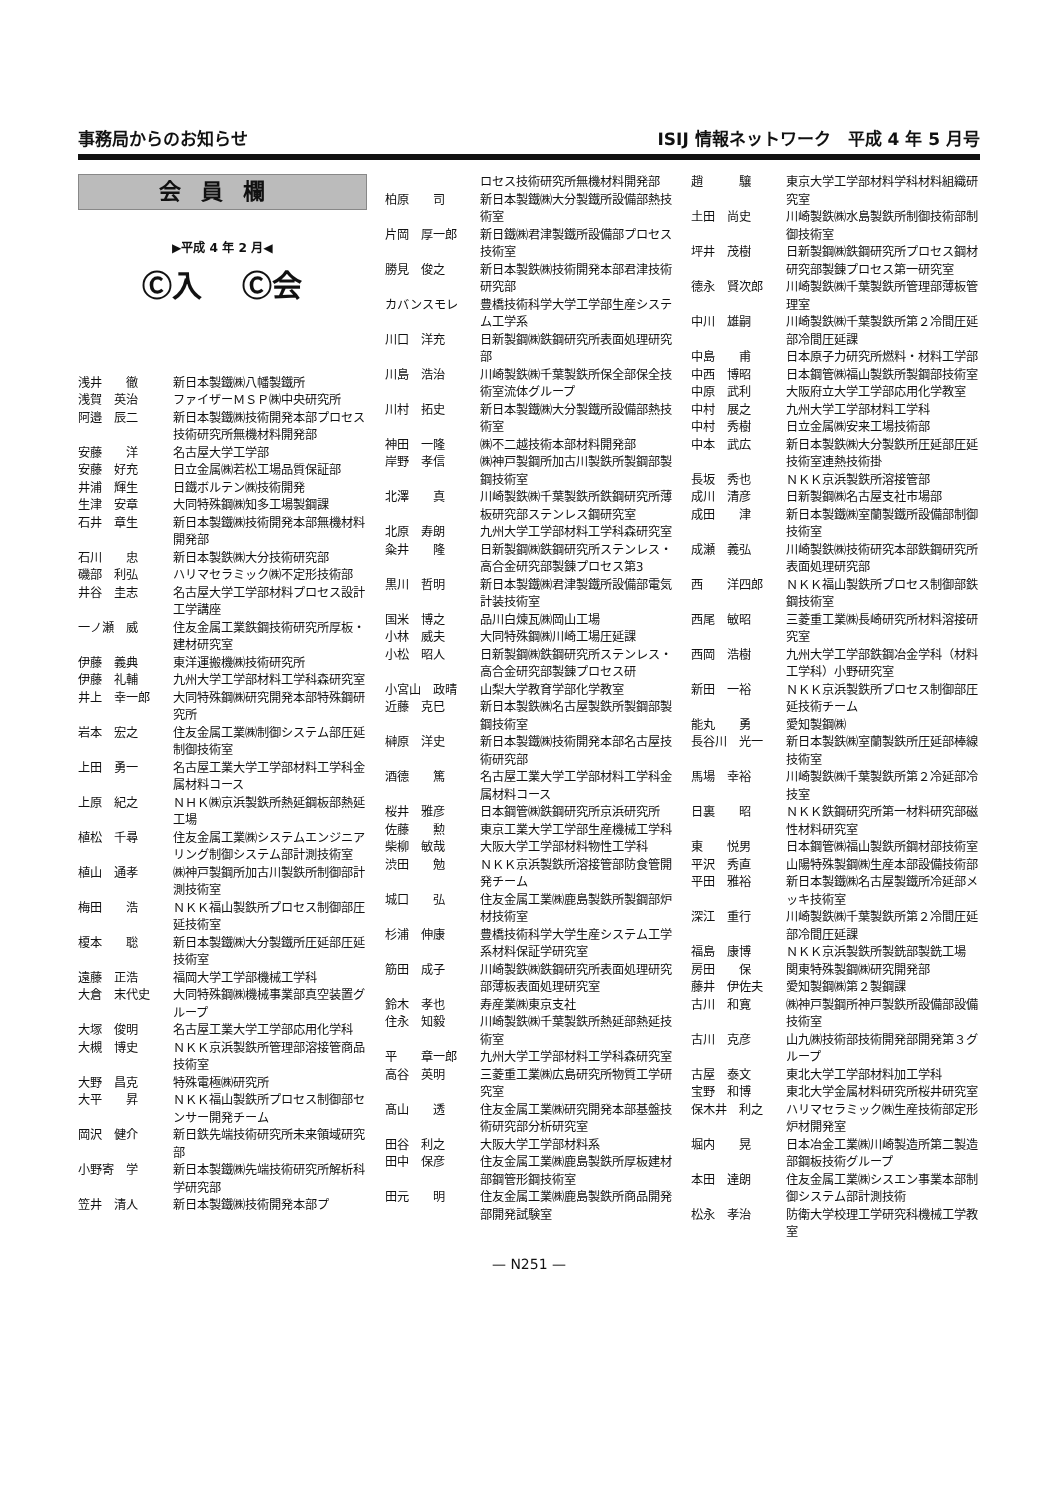事務局からのお知らせ ISIJ 情報ネットワーク　平成 4 年 5 月号
会員欄
▶平成 4 年 2 月◀
Ⓒ入 Ⓒ会
浅井　　徹 新日本製鐵㈱八幡製鐵所
浅賀　英治 ファイザーＭＳＰ㈱中央研究所
阿邉　辰二 新日本製鐵㈱技術開発本部プロセス技術研究所無機材料開発部
安藤　　洋 名古屋大学工学部
安藤　好充 日立金属㈱若松工場品質保証部
井浦　輝生 日鐵ボルテン㈱技術開発
生津　安章 大同特殊鋼㈱知多工場製鋼課
石井　章生 新日本製鐵㈱技術開発本部無機材料開発部
石川　　忠 新日本製鉄㈱大分技術研究部
磯部　利弘 ハリマセラミック㈱不定形技術部
井谷　圭志 名古屋大学工学部材料プロセス設計工学講座
一ノ瀬　威 住友金属工業鉄鋼技術研究所厚板・建材研究室
伊藤　義典 東洋運搬機㈱技術研究所
伊藤　礼輔 九州大学工学部材料工学科森研究室
井上　幸一郎 大同特殊鋼㈱研究開発本部特殊鋼研究所
岩本　宏之 住友金属工業㈱制御システム部圧延制御技術室
上田　勇一 名古屋工業大学工学部材料工学科金属材料コース
上原　紀之 ＮＨＫ㈱京浜製鉄所熱延鋼板部熱延工場
植松　千尋 住友金属工業㈱システムエンジニアリング制御システム部計測技術室
植山　通孝 ㈱神戸製鋼所加古川製鉄所制御部計測技術室
梅田　　浩 ＮＫＫ福山製鉄所プロセス制御部圧延技術室
榎本　　聡 新日本製鐵㈱大分製鐵所圧延部圧延技術室
遠藤　正浩 福岡大学工学部機械工学科
大倉　末代史 大同特殊鋼㈱機械事業部真空装置グループ
大塚　俊明 名古屋工業大学工学部応用化学科
大槻　博史 ＮＫＫ京浜製鉄所管理部溶接管商品技術室
大野　昌克 特殊電極㈱研究所
大平　　昇 ＮＫＫ福山製鉄所プロセス制御部センサー開発チーム
岡沢　健介 新日鉄先端技術研究所未来領域研究部
小野寄　学 新日本製鐵㈱先端技術研究所解析科学研究部
笠井　清人 新日本製鐵㈱技術開発本部プ
ロセス技術研究所無機材料開発部
柏原　　司 新日本製鐵㈱大分製鐵所設備部熱技術室
片岡　厚一郎 新日鐵㈱君津製鐵所設備部プロセス技術室
勝見　俊之 新日本製鉄㈱技術開発本部君津技術研究部
カバンスモレ 豊橋技術科学大学工学部生産システム工学系
川口　洋充 日新製鋼㈱鉄鋼研究所表面処理研究部
川島　浩治 川崎製鉄㈱千葉製鉄所保全部保全技術室流体グループ
川村　拓史 新日本製鐵㈱大分製鐵所設備部熱技術室
神田　一隆 ㈱不二越技術本部材料開発部
岸野　孝信 ㈱神戸製鋼所加古川製鉄所製鋼部製鋼技術室
北澤　　真 川崎製鉄㈱千葉製鉄所鉄鋼研究所薄板研究部ステンレス鋼研究室
北原　寿朗 九州大学工学部材料工学科森研究室
粂井　　隆 日新製鋼㈱鉄鋼研究所ステンレス・高合金研究部製錬プロセス第3
黒川　哲明 新日本製鐵㈱君津製鐵所設備部電気計装技術室
国米　博之 品川白煉瓦㈱岡山工場
小林　威夫 大同特殊鋼㈱川崎工場圧延課
小松　昭人 日新製鋼㈱鉄鋼研究所ステンレス・高合金研究部製錬プロセス研
小宮山　政晴 山梨大学教育学部化学教室
近藤　克巳 新日本製鉄㈱名古屋製鉄所製鋼部製鋼技術室
榊原　洋史 新日本製鐵㈱技術開発本部名古屋技術研究部
酒德　　篤 名古屋工業大学工学部材料工学科金属材料コース
桜井　雅彦 日本鋼管㈱鉄鋼研究所京浜研究所
佐藤　　勲 東京工業大学工学部生産機械工学科
柴柳　敏哉 大阪大学工学部材料物性工学科
渋田　　勉 ＮＫＫ京浜製鉄所溶接管部防食管開発チーム
城口　　弘 住友金属工業㈱鹿島製鉄所製鋼部炉材技術室
杉浦　伸康 豊橋技術科学大学生産システム工学系材料保証学研究室
筋田　成子 川崎製鉄㈱鉄鋼研究所表面処理研究部薄板表面処理研究室
鈴木　孝也 寿産業㈱東京支社
住永　知毅 川崎製鉄㈱千葉製鉄所熱延部熱延技術室
平　　章一郎 九州大学工学部材料工学科森研究室
高谷　英明 三菱重工業㈱広島研究所物質工学研究室
髙山　　透 住友金属工業㈱研究開発本部基盤技術研究部分析研究室
田谷　利之 大阪大学工学部材料系
田中　保彦 住友金属工業㈱鹿島製鉄所厚板建材部鋼管形鋼技術室
田元　　明 住友金属工業㈱鹿島製鉄所商品開発部開発試験室
趙　　　驤 東京大学工学部材料学科材料組織研究室
土田　尚史 川崎製鉄㈱水島製鉄所制御技術部制御技術室
坪井　茂樹 日新製鋼㈱鉄鋼研究所プロセス鋼材研究部製錬プロセス第一研究室
德永　賢次郎 川崎製鉄㈱千葉製鉄所管理部薄板管理室
中川　雄嗣 川崎製鉄㈱千葉製鉄所第２冷間圧延部冷間圧延課
中島　　甫 日本原子力研究所燃料・材料工学部
中西　博昭 日本鋼管㈱福山製鉄所製鋼部技術室
中原　武利 大阪府立大学工学部応用化学教室
中村　展之 九州大学工学部材料工学科
中村　秀樹 日立金属㈱安来工場技術部
中本　武広 新日本製鉄㈱大分製鉄所圧延部圧延技術室連熱技術掛
長坂　秀也 ＮＫＫ京浜製鉄所溶接管部
成川　清彦 日新製鋼㈱名古屋支社市場部
成田　　津 新日本製鐵㈱室蘭製鐵所設備部制御技術室
成瀬　義弘 川崎製鉄㈱技術研究本部鉄鋼研究所表面処理研究部
西　　洋四郎 ＮＫＫ福山製鉄所プロセス制御部鉄鋼技術室
西尾　敏昭 三菱重工業㈱長崎研究所材料溶接研究室
西岡　浩樹 九州大学工学部鉄鋼冶金学科（材料工学科）小野研究室
新田　一裕 ＮＫＫ京浜製鉄所プロセス制御部圧延技術チーム
能丸　　勇 愛知製鋼㈱
長谷川　光一 新日本製鉄㈱室蘭製鉄所圧延部棒線技術室
馬場　幸裕 川崎製鉄㈱千葉製鉄所第２冷延部冷技室
日裏　　昭 ＮＫＫ鉄鋼研究所第一材料研究部磁性材料研究室
東　　悦男 日本鋼管㈱福山製鉄所鋼材部技術室
平沢　秀直 山陽特殊製鋼㈱生産本部設備技術部
平田　雅裕 新日本製鐵㈱名古屋製鐵所冷延部メッキ技術室
深江　重行 川崎製鉄㈱千葉製鉄所第２冷間圧延部冷間圧延課
福島　康博 ＮＫＫ京浜製鉄所製銑部製銑工場
房田　　保 関東特殊製鋼㈱研究開発部
藤井　伊佐夫 愛知製鋼㈱第２製鋼課
古川　和寛 ㈱神戸製鋼所神戸製鉄所設備部設備技術室
古川　克彦 山九㈱技術部技術開発部開発第３グループ
古屋　泰文 東北大学工学部材料加工学科
宝野　和博 東北大学金属材料研究所桜井研究室
保木井　利之 ハリマセラミック㈱生産技術部定形炉材開発室
堀内　　晃 日本冶金工業㈱川崎製造所第二製造部鋼板技術グループ
本田　達朗 住友金属工業㈱シスエン事業本部制御システム部計測技術
松永　孝治 防衛大学校理工学研究科機械工学教室
— N251 —